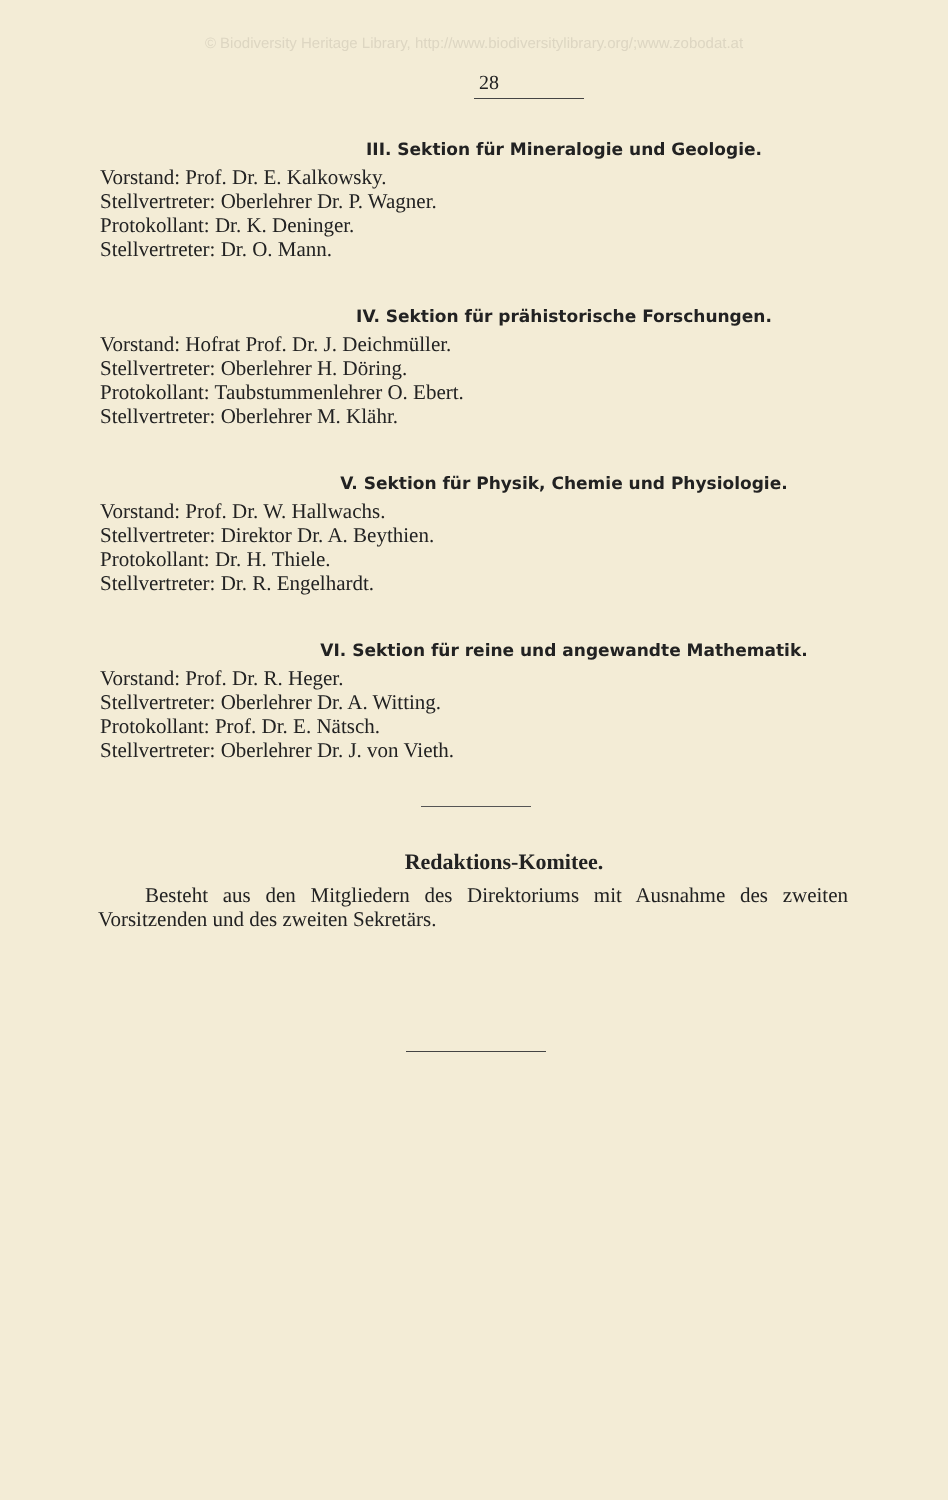© Biodiversity Heritage Library, http://www.biodiversitylibrary.org/;www.zobodat.at
28
III. Sektion für Mineralogie und Geologie.
Vorstand: Prof. Dr. E. Kalkowsky.
Stellvertreter: Oberlehrer Dr. P. Wagner.
Protokollant: Dr. K. Deninger.
Stellvertreter: Dr. O. Mann.
IV. Sektion für prähistorische Forschungen.
Vorstand: Hofrat Prof. Dr. J. Deichmüller.
Stellvertreter: Oberlehrer H. Döring.
Protokollant: Taubstummenlehrer O. Ebert.
Stellvertreter: Oberlehrer M. Klähr.
V. Sektion für Physik, Chemie und Physiologie.
Vorstand: Prof. Dr. W. Hallwachs.
Stellvertreter: Direktor Dr. A. Beythien.
Protokollant: Dr. H. Thiele.
Stellvertreter: Dr. R. Engelhardt.
VI. Sektion für reine und angewandte Mathematik.
Vorstand: Prof. Dr. R. Heger.
Stellvertreter: Oberlehrer Dr. A. Witting.
Protokollant: Prof. Dr. E. Nätsch.
Stellvertreter: Oberlehrer Dr. J. von Vieth.
Redaktions-Komitee.
Besteht aus den Mitgliedern des Direktoriums mit Ausnahme des zweiten Vorsitzenden und des zweiten Sekretärs.